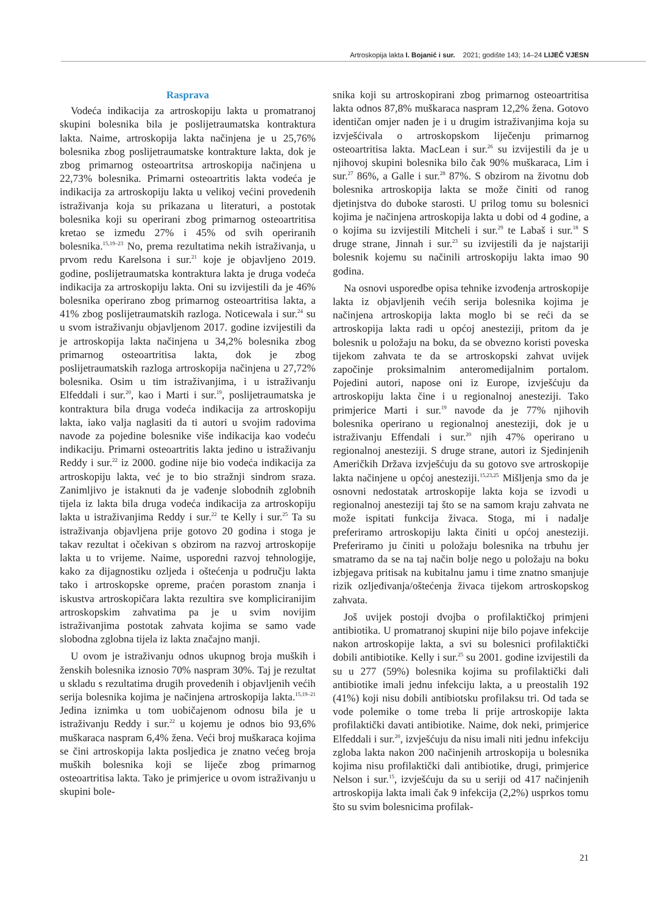Artroskopija lakta I. Bojanić i sur. 2021; godište 143; 14–24 LIJEČ VJESN
Rasprava
Vodeća indikacija za artroskopiju lakta u promatranoj skupini bolesnika bila je poslijetraumatska kontraktura lakta. Naime, artroskopija lakta načinjena je u 25,76% bolesnika zbog poslijetraumatske kontrakture lakta, dok je zbog primarnog osteoartritsa artroskopija načinjena u 22,73% bolesnika. Primarni osteoartritis lakta vodeća je indikacija za artroskopiju lakta u velikoj većini provedenih istraživanja koja su prikazana u literaturi, a postotak bolesnika koji su operirani zbog primarnog osteoartritisa kretao se između 27% i 45% od svih operiranih bolesnika.<sup>15,19–23</sup> No, prema rezultatima nekih istraživanja, u prvom redu Karelsona i sur.<sup>21</sup> koje je objavljeno 2019. godine, poslijetraumatska kontraktura lakta je druga vodeća indikacija za artroskopiju lakta. Oni su izvijestili da je 46% bolesnika operirano zbog primarnog osteoartritisa lakta, a 41% zbog poslijetraumatskih razloga. Noticewala i sur.<sup>24</sup> su u svom istraživanju objavljenom 2017. godine izvijestili da je artroskopija lakta načinjena u 34,2% bolesnika zbog primarnog osteoartritisa lakta, dok je zbog poslijetraumatskih razloga artroskopija načinjena u 27,72% bolesnika. Osim u tim istraživanjima, i u istraživanju Elfeddali i sur.<sup>20</sup>, kao i Marti i sur.<sup>19</sup>, poslijetraumatska je kontraktura bila druga vodeća indikacija za artroskopiju lakta, iako valja naglasiti da ti autori u svojim radovima navode za pojedine bolesnike više indikacija kao vodeću indikaciju. Primarni osteoartritis lakta jedino u istraživanju Reddy i sur.<sup>22</sup> iz 2000. godine nije bio vodeća indikacija za artroskopiju lakta, već je to bio stražnji sindrom sraza. Zanimljivo je istaknuti da je vađenje slobodnih zglobnih tijela iz lakta bila druga vodeća indikacija za artroskopiju lakta u istraživanjima Reddy i sur.<sup>22</sup> te Kelly i sur.<sup>25</sup> Ta su istraživanja objavljena prije gotovo 20 godina i stoga je takav rezultat i očekivan s obzirom na razvoj artroskopije lakta u to vrijeme. Naime, usporedni razvoj tehnologije, kako za dijagnostiku ozljeda i oštećenja u području lakta tako i artroskopske opreme, praćen porastom znanja i iskustva artroskopičara lakta rezultira sve kompliciranijim artroskopskim zahvatima pa je u svim novijim istraživanjima postotak zahvata kojima se samo vade slobodna zglobna tijela iz lakta značajno manji.
U ovom je istraživanju odnos ukupnog broja muških i ženskih bolesnika iznosio 70% naspram 30%. Taj je rezultat u skladu s rezultatima drugih provedenih i objavljenih većih serija bolesnika kojima je načinjena artroskopija lakta.<sup>15,19–21</sup> Jedina iznimka u tom uobičajenom odnosu bila je u istraživanju Reddy i sur.<sup>22</sup> u kojemu je odnos bio 93,6% muškaraca naspram 6,4% žena. Veći broj muškaraca kojima se čini artroskopija lakta posljedica je znatno većeg broja muških bolesnika koji se liječe zbog primarnog osteoartritisa lakta. Tako je primjerice u ovom istraživanju u skupini bole-
snika koji su artroskopirani zbog primarnog osteoartritisa lakta odnos 87,8% muškaraca naspram 12,2% žena. Gotovo identičan omjer nađen je i u drugim istraživanjima koja su izvješćivala o artroskopskom liječenju primarnog osteoartritisa lakta. MacLean i sur.<sup>26</sup> su izvijestili da je u njihovoj skupini bolesnika bilo čak 90% muškaraca, Lim i sur.<sup>27</sup> 86%, a Galle i sur.<sup>28</sup> 87%. S obzirom na životnu dob bolesnika artroskopija lakta se može činiti od ranog djetinjstva do duboke starosti. U prilog tomu su bolesnici kojima je načinjena artroskopija lakta u dobi od 4 godine, a o kojima su izvijestili Mitcheli i sur.<sup>29</sup> te Labaš i sur.<sup>18</sup> S druge strane, Jinnah i sur.<sup>23</sup> su izvijestili da je najstariji bolesnik kojemu su načinili artroskopiju lakta imao 90 godina.
Na osnovi usporedbe opisa tehnike izvođenja artroskopije lakta iz objavljenih većih serija bolesnika kojima je načinjena artroskopija lakta moglo bi se reći da se artroskopija lakta radi u općoj anesteziji, pritom da je bolesnik u položaju na boku, da se obvezno koristi poveska tijekom zahvata te da se artroskopski zahvat uvijek započinje proksimalnim anteromedijalnim portalom. Pojedini autori, napose oni iz Europe, izvješćuju da artroskopiju lakta čine i u regionalnoj anesteziji. Tako primjerice Marti i sur.<sup>19</sup> navode da je 77% njihovih bolesnika operirano u regionalnoj anesteziji, dok je u istraživanju Effendali i sur.<sup>20</sup> njih 47% operirano u regionalnoj anesteziji. S druge strane, autori iz Sjedinjenih Američkih Država izvješćuju da su gotovo sve artroskopije lakta načinjene u općoj anesteziji.<sup>15,23,25</sup> Mišljenja smo da je osnovni nedostatak artroskopije lakta koja se izvodi u regionalnoj anesteziji taj što se na samom kraju zahvata ne može ispitati funkcija živaca. Stoga, mi i nadalje preferiramo artroskopiju lakta činiti u općoj anesteziji. Preferiramo ju činiti u položaju bolesnika na trbuhu jer smatramo da se na taj način bolje nego u položaju na boku izbjegava pritisak na kubitalnu jamu i time znatno smanjuje rizik ozljeđivanja/oštećenja živaca tijekom artroskopskog zahvata.
Još uvijek postoji dvojba o profilaktičkoj primjeni antibiotika. U promatranoj skupini nije bilo pojave infekcije nakon artroskopije lakta, a svi su bolesnici profilaktički dobili antibiotike. Kelly i sur.<sup>25</sup> su 2001. godine izvijestili da su u 277 (59%) bolesnika kojima su profilaktički dali antibiotike imali jednu infekciju lakta, a u preostalih 192 (41%) koji nisu dobili antibiotsku profilaksu tri. Od tada se vode polemike o tome treba li prije artroskopije lakta profilaktički davati antibiotike. Naime, dok neki, primjerice Elfeddali i sur.<sup>20</sup>, izvješćuju da nisu imali niti jednu infekciju zgloba lakta nakon 200 načinjenih artroskopija u bolesnika kojima nisu profilaktički dali antibiotike, drugi, primjerice Nelson i sur.<sup>15</sup>, izvješćuju da su u seriji od 417 načinjenih artroskopija lakta imali čak 9 infekcija (2,2%) usprkos tomu što su svim bolesnicima profilak-
21